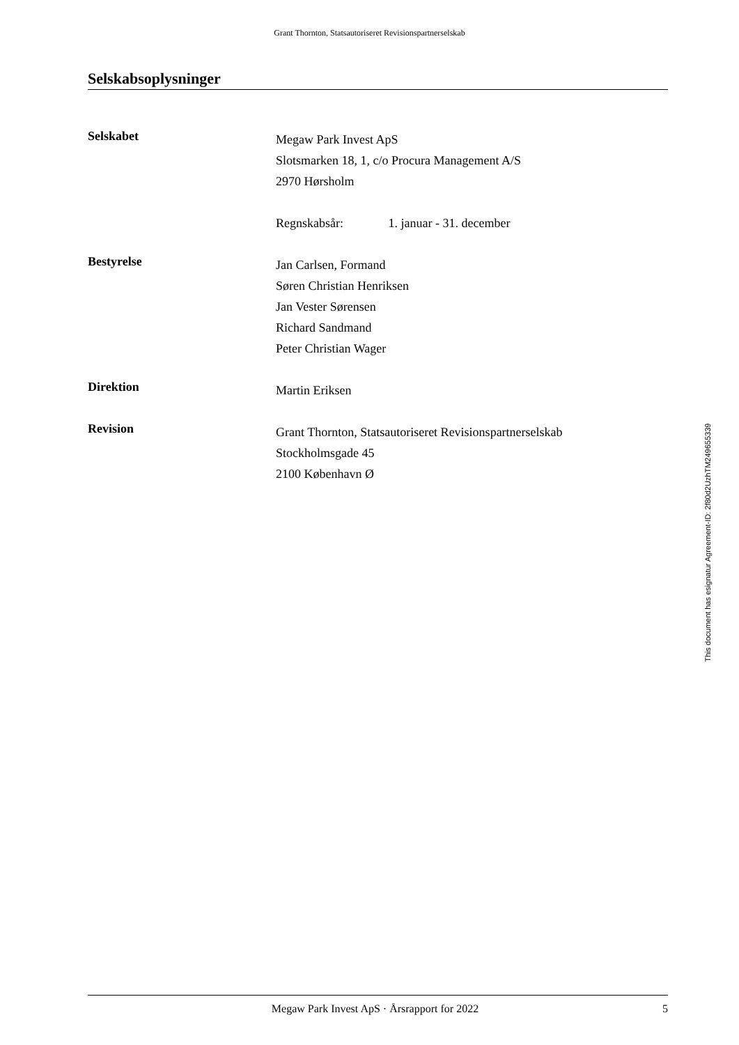Grant Thornton, Statsautoriseret Revisionspartnerselskab
Selskabsoplysninger
Selskabet
Megaw Park Invest ApS
Slotsmarken 18, 1, c/o Procura Management A/S
2970 Hørsholm
Regnskabsår: 1. januar - 31. december
Bestyrelse
Jan Carlsen, Formand
Søren Christian Henriksen
Jan Vester Sørensen
Richard Sandmand
Peter Christian Wager
Direktion
Martin Eriksen
Revision
Grant Thornton, Statsautoriseret Revisionspartnerselskab
Stockholmsgade 45
2100 København Ø
This document has esignatur Agreement-ID: 2f80d2UzhTM249655339
Megaw Park Invest ApS · Årsrapport for 2022 5